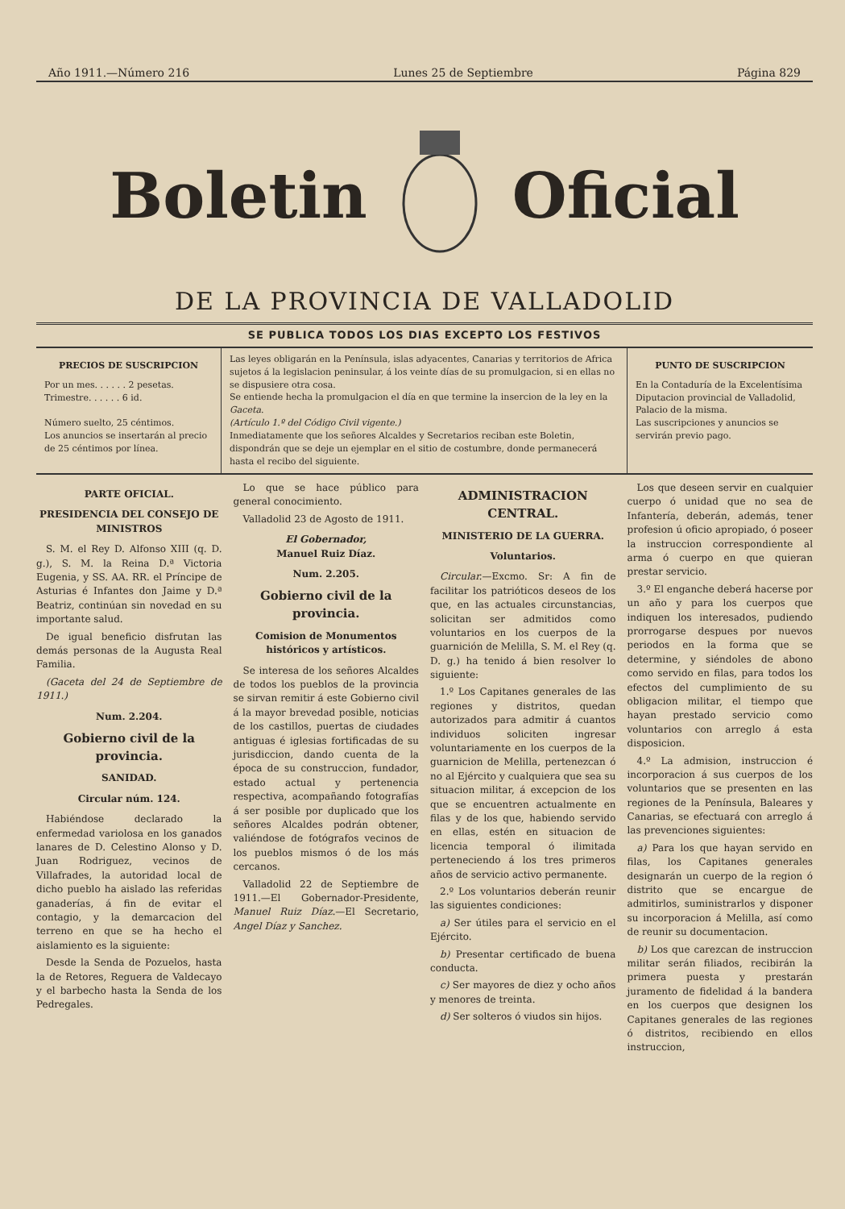Año 1911.—Número 216 Lunes 25 de Septiembre Página 829
Boletin Oficial
DE LA PROVINCIA DE VALLADOLID
SE PUBLICA TODOS LOS DIAS EXCEPTO LOS FESTIVOS
PRECIOS DE SUSCRIPCION
Por un mes. . . . . . 2 pesetas.
Trimestre. . . . . . 6 id.
Número suelto, 25 céntimos.
Los anuncios se insertarán al precio de 25 céntimos por línea.
Las leyes obligarán en la Península, islas adyacentes, Canarias y territorios de Africa sujetos á la legislacion peninsular, á los veinte días de su promulgacion, si en ellas no se dispusiere otra cosa.
Se entiende hecha la promulgacion el día en que termine la insercion de la ley en la Gaceta.
(Artículo 1.º del Código Civil vigente.)
Inmediatamente que los señores Alcaldes y Secretarios reciban este Boletin, dispondrán que se deje un ejemplar en el sitio de costumbre, donde permanecerá hasta el recibo del siguiente.
PUNTO DE SUSCRIPCION
En la Contaduría de la Excelentísima Diputacion provincial de Valladolid, Palacio de la misma.
Las suscripciones y anuncios se servirán previo pago.
PARTE OFICIAL.
PRESIDENCIA DEL CONSEJO DE MINISTROS
S. M. el Rey D. Alfonso XIII (q. D. g.), S. M. la Reina D.ª Victoria Eugenia, y SS. AA. RR. el Príncipe de Asturias é Infantes don Jaime y D.ª Beatriz, continúan sin novedad en su importante salud.
De igual beneficio disfrutan las demás personas de la Augusta Real Familia.
(Gaceta del 24 de Septiembre de 1911.)
Num. 2.204.
Gobierno civil de la provincia.
SANIDAD.
Circular núm. 124.
Habiéndose declarado la enfermedad variolosa en los ganados lanares de D. Celestino Alonso y D. Juan Rodriguez, vecinos de Villafrades, la autoridad local de dicho pueblo ha aislado las referidas ganaderías, á fin de evitar el contagio, y la demarcacion del terreno en que se ha hecho el aislamiento es la siguiente:
Desde la Senda de Pozuelos, hasta la de Retores, Reguera de Valdecayo y el barbecho hasta la Senda de los Pedregales.
Lo que se hace público para general conocimiento.
Valladolid 23 de Agosto de 1911.
El Gobernador,
Manuel Ruiz Díaz.
Num. 2.205.
Gobierno civil de la provincia.
Comision de Monumentos históricos y artísticos.
Se interesa de los señores Alcaldes de todos los pueblos de la provincia se sirvan remitir á este Gobierno civil á la mayor brevedad posible, noticias de los castillos, puertas de ciudades antiguas é iglesias fortificadas de su jurisdiccion, dando cuenta de la época de su construccion, fundador, estado actual y pertenencia respectiva, acompañando fotografías á ser posible por duplicado que los señores Alcaldes podrán obtener, valiéndose de fotógrafos vecinos de los pueblos mismos ó de los más cercanos.
Valladolid 22 de Septiembre de 1911.—El Gobernador-Presidente, Manuel Ruiz Díaz.—El Secretario, Angel Díaz y Sanchez.
ADMINISTRACION CENTRAL.
MINISTERIO DE LA GUERRA.
Voluntarios.
Circular.—Excmo. Sr: A fin de facilitar los patrióticos deseos de los que, en las actuales circunstancias, solicitan ser admitidos como voluntarios en los cuerpos de la guarnición de Melilla, S. M. el Rey (q. D. g.) ha tenido á bien resolver lo siguiente:
1.º Los Capitanes generales de las regiones y distritos, quedan autorizados para admitir á cuantos individuos soliciten ingresar voluntariamente en los cuerpos de la guarnicion de Melilla, pertenezcan ó no al Ejército y cualquiera que sea su situacion militar, á excepcion de los que se encuentren actualmente en filas y de los que, habiendo servido en ellas, estén en situacion de licencia temporal ó ilimitada perteneciendo á los tres primeros años de servicio activo permanente.
2.º Los voluntarios deberán reunir las siguientes condiciones:
a) Ser útiles para el servicio en el Ejército.
b) Presentar certificado de buena conducta.
c) Ser mayores de diez y ocho años y menores de treinta.
d) Ser solteros ó viudos sin hijos.
Los que deseen servir en cualquier cuerpo ó unidad que no sea de Infantería, deberán, además, tener profesion ú oficio apropiado, ó poseer la instruccion correspondiente al arma ó cuerpo en que quieran prestar servicio.
3.º El enganche deberá hacerse por un año y para los cuerpos que indiquen los interesados, pudiendo prorrogarse despues por nuevos periodos en la forma que se determine, y siéndoles de abono como servido en filas, para todos los efectos del cumplimiento de su obligacion militar, el tiempo que hayan prestado servicio como voluntarios con arreglo á esta disposicion.
4.º La admision, instruccion é incorporacion á sus cuerpos de los voluntarios que se presenten en las regiones de la Península, Baleares y Canarias, se efectuará con arreglo á las prevenciones siguientes:
a) Para los que hayan servido en filas, los Capitanes generales designarán un cuerpo de la region ó distrito que se encargue de admitirlos, suministrarlos y disponer su incorporacion á Melilla, así como de reunir su documentacion.
b) Los que carezcan de instruccion militar serán filiados, recibirán la primera puesta y prestarán juramento de fidelidad á la bandera en los cuerpos que designen los Capitanes generales de las regiones ó distritos, recibiendo en ellos instruccion,